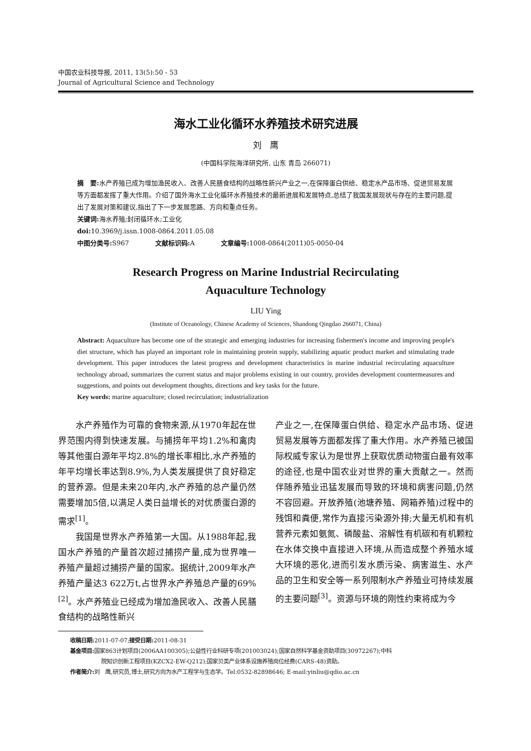中国农业科技导报, 2011, 13(5):50 - 53
Journal of Agricultural Science and Technology
海水工业化循环水养殖技术研究进展
刘　鹰
(中国科学院海洋研究所, 山东 青岛 266071)
摘　要: 水产养殖已成为增加渔民收入、改善人民膳食结构的战略性新兴产业之一,在保障蛋白供给、稳定水产品市场、促进贸易发展等方面都发挥了重大作用。介绍了国外海水工业化循环水养殖技术的最新进展和发展特点,总结了我国发展现状与存在的主要问题,提出了发展对策和建议,指出了下一步发展思路、方向和重点任务。
关键词: 海水养殖;封闭循环水;工业化
doi: 10.3969/j.issn.1008-0864.2011.05.08
中图分类号: S967　　　　文献标识码: A　　　　文章编号: 1008-0864(2011)05-0050-04
Research Progress on Marine Industrial Recirculating
Aquaculture Technology
LIU Ying
(Institute of Oceanology, Chinese Academy of Sciences, Shandong Qingdao 266071, China)
Abstract: Aquaculture has become one of the strategic and emerging industries for increasing fishermen's income and improving people's diet structure, which has played an important role in maintaining protein supply, stabilizing aquatic product market and stimulating trade development. This paper introduces the latest progress and development characteristics in marine industrial recirculating aquaculture technology abroad, summarizes the current status and major problems existing in our country, provides development countermeasures and suggestions, and points out development thoughts, directions and key tasks for the future.
Key words: marine aquaculture; closed recirculation; industrialization
　　水产养殖作为可靠的食物来源,从1970年起在世界范围内得到快速发展。与捕捞年平均1.2%和禽肉等其他蛋白源年平均2.8%的增长率相比,水产养殖的年平均增长率达到8.9%,为人类发展提供了良好稳定的营养源。但是未来20年内,水产养殖的总产量仍然需要增加5倍,以满足人类日益增长的对优质蛋白源的需求<sup>[1]</sup>。
　　我国是世界水产养殖第一大国。从1988年起,我国水产养殖的产量首次超过捕捞产量,成为世界唯一养殖产量超过捕捞产量的国家。据统计,2009年水产养殖产量达3 622万t,占世界水产养殖总产量的69%<sup>[2]</sup>。水产养殖业已经成为增加渔民收入、改善人民膳食结构的战略性新兴
产业之一,在保障蛋白供给、稳定水产品市场、促进贸易发展等方面都发挥了重大作用。水产养殖已被国际权威专家认为是世界上获取优质动物蛋白最有效率的途径,也是中国农业对世界的重大贡献之一。然而伴随养殖业迅猛发展而导致的环境和病害问题,仍然不容回避。开放养殖(池塘养殖、网箱养殖)过程中的残饵和粪便,常作为直接污染源外排;大量无机和有机营养元素如氨氮、磷酸盐、溶解性有机碳和有机颗粒在水体交换中直接进入环境,从而造成整个养殖水域大环境的恶化,进而引发水质污染、病害滋生、水产品的卫生和安全等一系列限制水产养殖业可持续发展的主要问题<sup>[3]</sup>。资源与环境的刚性约束将成为今
收稿日期: 2011-07-07;接受日期: 2011-08-31
基金项目: 国家863计划项目(2006AA100305);公益性行业科研专项(201003024);国家自然科学基金资助项目(30972267);中科
院知识创新工程项目(KZCX2-EW-Q212);国家贝类产业体系设施养殖岗位经费(CARS-48)资助。
作者简介: 刘　鹰,研究员,博士,研究方向为水产工程学与生态学。Tel:0532-82898646; E-mail:yinliu@qdio.ac.cn